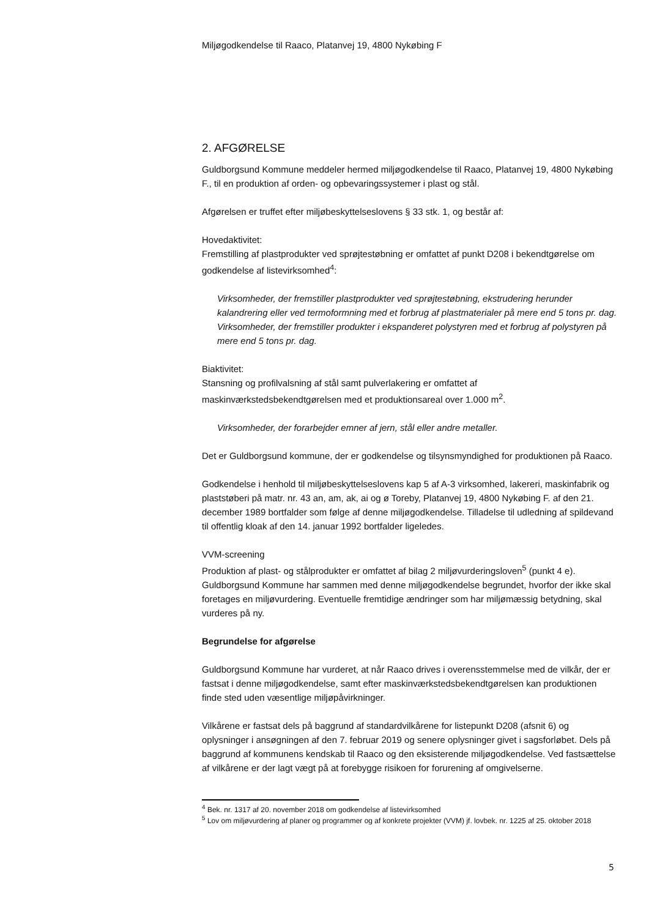Miljøgodkendelse til Raaco, Platanvej 19, 4800 Nykøbing F
2. AFGØRELSE
Guldborgsund Kommune meddeler hermed miljøgodkendelse til Raaco, Platanvej 19, 4800 Nykøbing F., til en produktion af orden- og opbevaringssystemer i plast og stål.
Afgørelsen er truffet efter miljøbeskyttelseslovens § 33 stk. 1, og består af:
Hovedaktivitet:
Fremstilling af plastprodukter ved sprøjtestøbning er omfattet af punkt D208 i bekendtgørelse om godkendelse af listevirksomhed<sup>4</sup>:
Virksomheder, der fremstiller plastprodukter ved sprøjtestøbning, ekstrudering herunder kalandrering eller ved termoformning med et forbrug af plastmaterialer på mere end 5 tons pr. dag. Virksomheder, der fremstiller produkter i ekspanderet polystyren med et forbrug af polystyren på mere end 5 tons pr. dag.
Biaktivitet:
Stansning og profilvalsning af stål samt pulverlakering er omfattet af maskinværkstedsbekendtgørelsen med et produktionsareal over 1.000 m<sup>2</sup>.
Virksomheder, der forarbejder emner af jern, stål eller andre metaller.
Det er Guldborgsund kommune, der er godkendelse og tilsynsmyndighed for produktionen på Raaco.
Godkendelse i henhold til miljøbeskyttelseslovens kap 5 af A-3 virksomhed, lakereri, maskinfabrik og plaststøberi på matr. nr. 43 an, am, ak, ai og ø Toreby, Platanvej 19, 4800 Nykøbing F. af den 21. december 1989 bortfalder som følge af denne miljøgodkendelse. Tilladelse til udledning af spildevand til offentlig kloak af den 14. januar 1992 bortfalder ligeledes.
VVM-screening
Produktion af plast- og stålprodukter er omfattet af bilag 2 miljøvurderingsloven<sup>5</sup> (punkt 4 e). Guldborgsund Kommune har sammen med denne miljøgodkendelse begrundet, hvorfor der ikke skal foretages en miljøvurdering. Eventuelle fremtidige ændringer som har miljømæssig betydning, skal vurderes på ny.
Begrundelse for afgørelse
Guldborgsund Kommune har vurderet, at når Raaco drives i overensstemmelse med de vilkår, der er fastsat i denne miljøgodkendelse, samt efter maskinværkstedsbekendtgørelsen kan produktionen finde sted uden væsentlige miljøpåvirkninger.
Vilkårene er fastsat dels på baggrund af standardvilkårene for listepunkt D208 (afsnit 6) og oplysninger i ansøgningen af den 7. februar 2019 og senere oplysninger givet i sagsforløbet. Dels på baggrund af kommunens kendskab til Raaco og den eksisterende miljøgodkendelse. Ved fastsættelse af vilkårene er der lagt vægt på at forebygge risikoen for forurening af omgivelserne.
<sup>4</sup> Bek. nr. 1317 af 20. november 2018 om godkendelse af listevirksomhed
<sup>5</sup> Lov om miljøvurdering af planer og programmer og af konkrete projekter (VVM) jf. lovbek. nr. 1225 af 25. oktober 2018
5